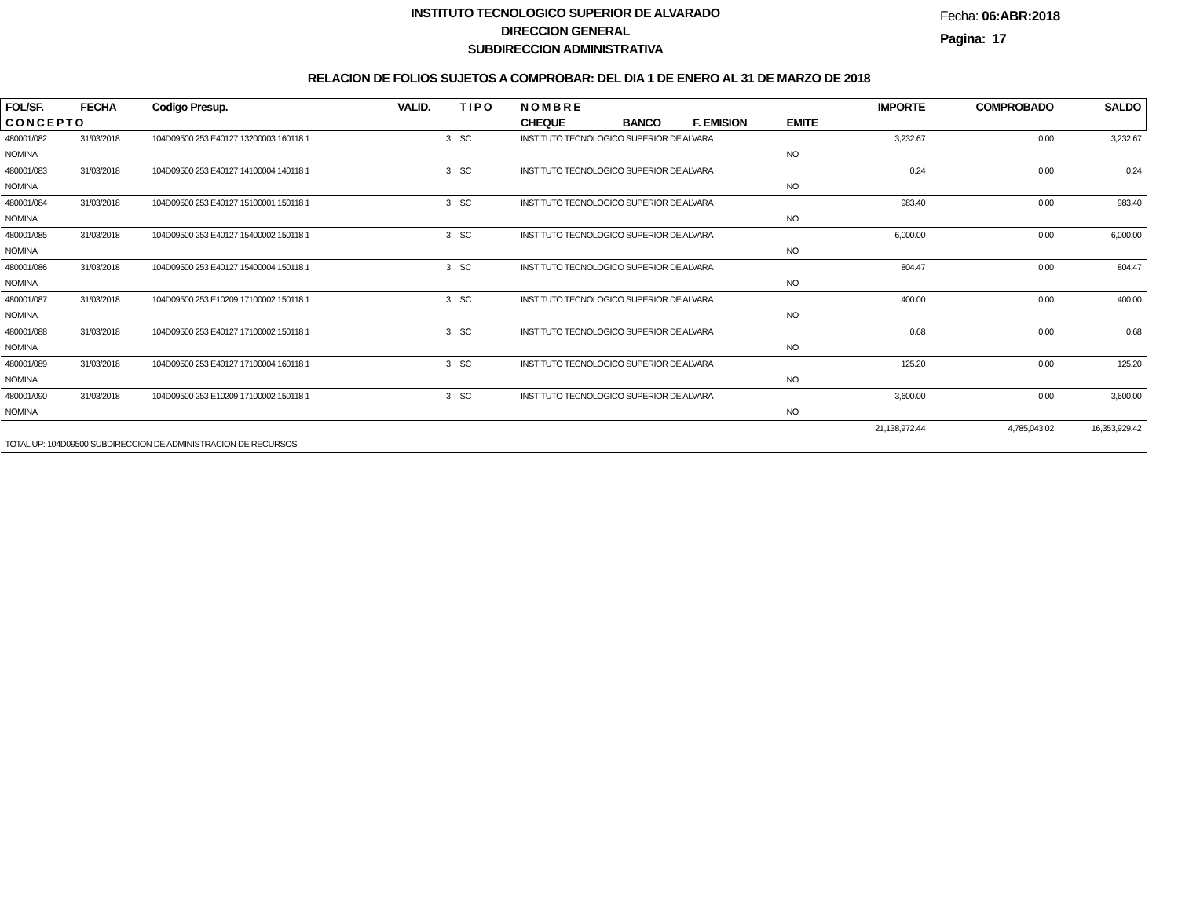INSTITUTO TECNOLOGICO SUPERIOR DE ALVARADO
DIRECCION GENERAL
SUBDIRECCION ADMINISTRATIVA
Fecha: 06:ABR:2018
Pagina: 17
RELACION DE FOLIOS SUJETOS A COMPROBAR: DEL DIA 1 DE ENERO AL 31 DE MARZO DE 2018
| FOL/SF. | FECHA | Codigo Presup. | VALID. | T I P O | N O M B R E | | | | IMPORTE | COMPROBADO | SALDO |
| --- | --- | --- | --- | --- | --- | --- | --- | --- | --- | --- | --- |
| C O N C E P T O | | | | | CHEQUE | BANCO | F. EMISION | EMITE | | | |
| 480001/082 | 31/03/2018 | 104D09500 253 E40127 13200003 160118 1 | 3 | SC | INSTITUTO TECNOLOGICO SUPERIOR DE ALVARA | | | | 3,232.67 | 0.00 | 3,232.67 |
| NOMINA | | | | | | | | NO | | | |
| 480001/083 | 31/03/2018 | 104D09500 253 E40127 14100004 140118 1 | 3 | SC | INSTITUTO TECNOLOGICO SUPERIOR DE ALVARA | | | | 0.24 | 0.00 | 0.24 |
| NOMINA | | | | | | | | NO | | | |
| 480001/084 | 31/03/2018 | 104D09500 253 E40127 15100001 150118 1 | 3 | SC | INSTITUTO TECNOLOGICO SUPERIOR DE ALVARA | | | | 983.40 | 0.00 | 983.40 |
| NOMINA | | | | | | | | NO | | | |
| 480001/085 | 31/03/2018 | 104D09500 253 E40127 15400002 150118 1 | 3 | SC | INSTITUTO TECNOLOGICO SUPERIOR DE ALVARA | | | | 6,000.00 | 0.00 | 6,000.00 |
| NOMINA | | | | | | | | NO | | | |
| 480001/086 | 31/03/2018 | 104D09500 253 E40127 15400004 150118 1 | 3 | SC | INSTITUTO TECNOLOGICO SUPERIOR DE ALVARA | | | | 804.47 | 0.00 | 804.47 |
| NOMINA | | | | | | | | NO | | | |
| 480001/087 | 31/03/2018 | 104D09500 253 E10209 17100002 150118 1 | 3 | SC | INSTITUTO TECNOLOGICO SUPERIOR DE ALVARA | | | | 400.00 | 0.00 | 400.00 |
| NOMINA | | | | | | | | NO | | | |
| 480001/088 | 31/03/2018 | 104D09500 253 E40127 17100002 150118 1 | 3 | SC | INSTITUTO TECNOLOGICO SUPERIOR DE ALVARA | | | | 0.68 | 0.00 | 0.68 |
| NOMINA | | | | | | | | NO | | | |
| 480001/089 | 31/03/2018 | 104D09500 253 E40127 17100004 160118 1 | 3 | SC | INSTITUTO TECNOLOGICO SUPERIOR DE ALVARA | | | | 125.20 | 0.00 | 125.20 |
| NOMINA | | | | | | | | NO | | | |
| 480001/090 | 31/03/2018 | 104D09500 253 E10209 17100002 150118 1 | 3 | SC | INSTITUTO TECNOLOGICO SUPERIOR DE ALVARA | | | | 3,600.00 | 0.00 | 3,600.00 |
| NOMINA | | | | | | | | NO | | | |
| | | | | | | | | | 21,138,972.44 | 4,785,043.02 | 16,353,929.42 |
| TOTAL UP: 104D09500 SUBDIRECCION DE ADMINISTRACION DE RECURSOS | | | | | | | | | | | |